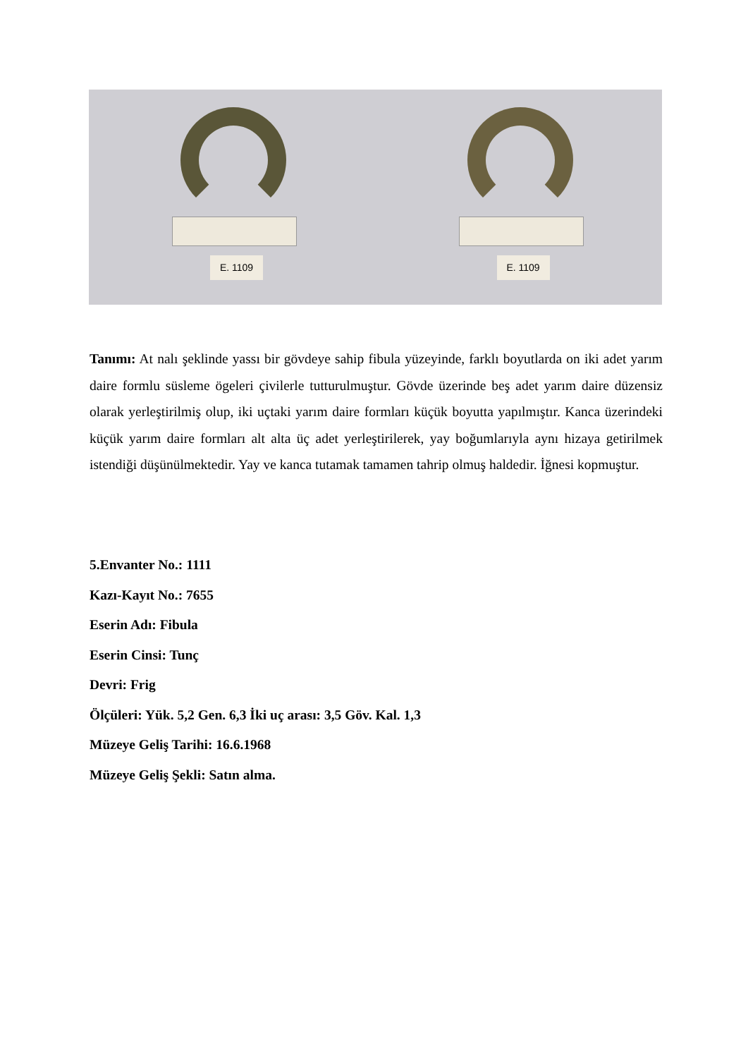E. 1109
E. 1109
Tanımı: At nalı şeklinde yassı bir gövdeye sahip fibula yüzeyinde, farklı boyutlarda on iki adet yarım daire formlu süsleme ögeleri çivilerle tutturulmuştur. Gövde üzerinde beş adet yarım daire düzensiz olarak yerleştirilmiş olup, iki uçtaki yarım daire formları küçük boyutta yapılmıştır. Kanca üzerindeki küçük yarım daire formları alt alta üç adet yerleştirilerek, yay boğumlarıyla aynı hizaya getirilmek istendiği düşünülmektedir. Yay ve kanca tutamak tamamen tahrip olmuş haldedir. İğnesi kopmuştur.
5.Envanter No.: 1111
Kazı-Kayıt No.: 7655
Eserin Adı: Fibula
Eserin Cinsi: Tunç
Devri: Frig
Ölçüleri: Yük. 5,2 Gen. 6,3 İki uç arası: 3,5 Göv. Kal. 1,3
Müzeye Geliş Tarihi: 16.6.1968
Müzeye Geliş Şekli: Satın alma.